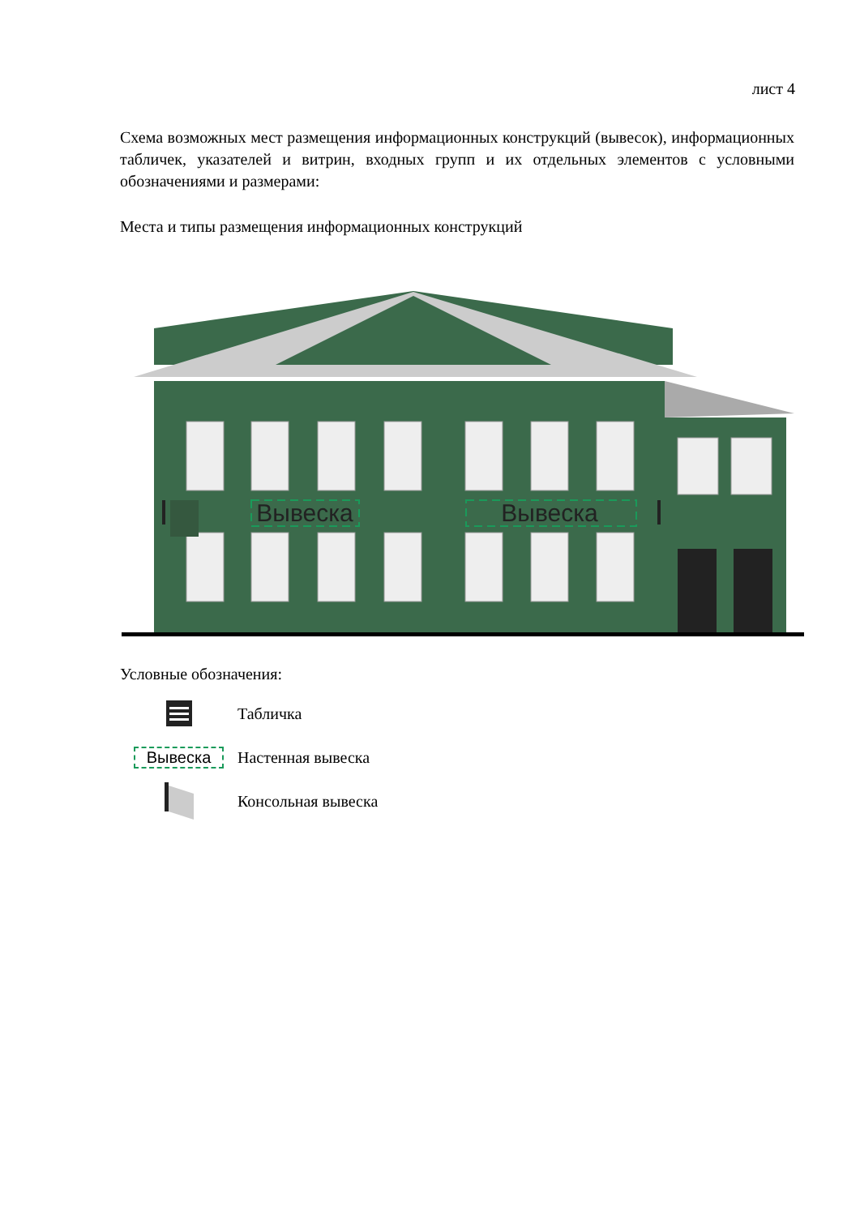лист 4
Схема возможных мест размещения информационных конструкций (вывесок), информационных табличек, указателей и витрин, входных групп и их отдельных элементов с условными обозначениями и размерами:
Места и типы размещения информационных конструкций
Вывеска
Вывеска
Условные обозначения:
Табличка
Вывеска Настенная вывеска
Консольная вывеска